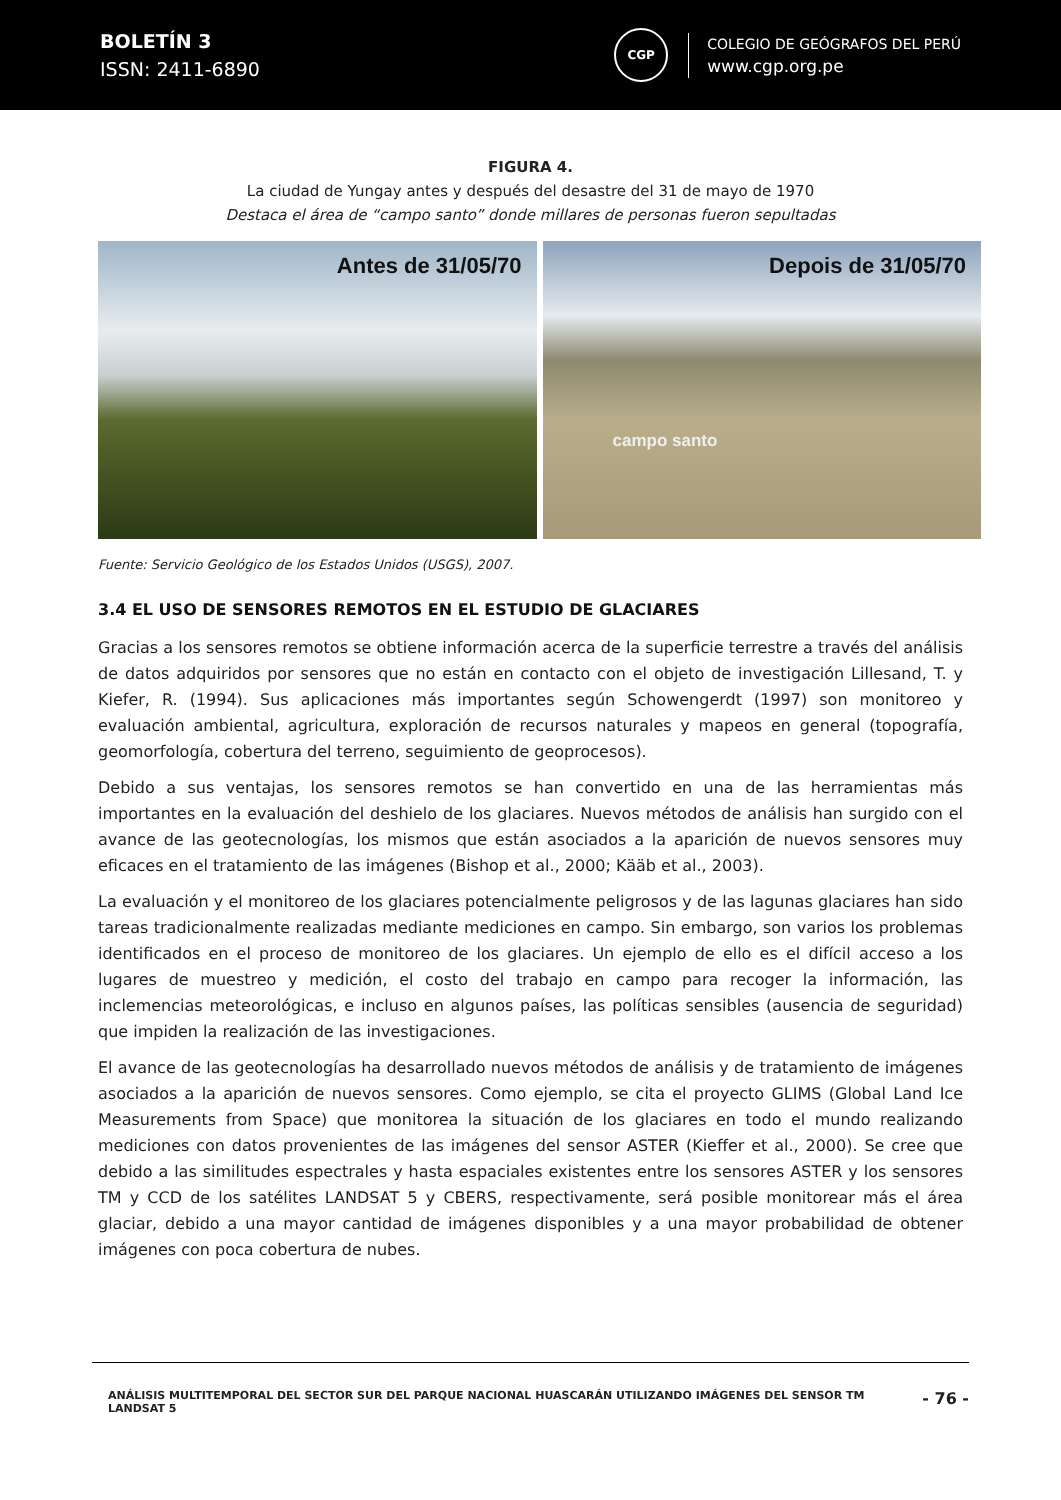BOLETÍN 3
ISSN: 2411-6890
CGP
COLEGIO DE GEÓGRAFOS DEL PERÚ
www.cgp.org.pe
FIGURA 4.
La ciudad de Yungay antes y después del desastre del 31 de mayo de 1970
Destaca el área de “campo santo” donde millares de personas fueron sepultadas
Antes de 31/05/70
Depois de 31/05/70
campo santo
Fuente: Servicio Geológico de los Estados Unidos (USGS), 2007.
3.4 EL USO DE SENSORES REMOTOS EN EL ESTUDIO DE GLACIARES
Gracias a los sensores remotos se obtiene información acerca de la superficie terrestre a través del análisis de datos adquiridos por sensores que no están en contacto con el objeto de investigación Lillesand, T. y Kiefer, R. (1994). Sus aplicaciones más importantes según Schowengerdt (1997) son monitoreo y evaluación ambiental, agricultura, exploración de recursos naturales y mapeos en general (topografía, geomorfología, cobertura del terreno, seguimiento de geoprocesos).
Debido a sus ventajas, los sensores remotos se han convertido en una de las herramientas más importantes en la evaluación del deshielo de los glaciares. Nuevos métodos de análisis han surgido con el avance de las geotecnologías, los mismos que están asociados a la aparición de nuevos sensores muy eficaces en el tratamiento de las imágenes (Bishop et al., 2000; Kääb et al., 2003).
La evaluación y el monitoreo de los glaciares potencialmente peligrosos y de las lagunas glaciares han sido tareas tradicionalmente realizadas mediante mediciones en campo. Sin embargo, son varios los problemas identificados en el proceso de monitoreo de los glaciares. Un ejemplo de ello es el difícil acceso a los lugares de muestreo y medición, el costo del trabajo en campo para recoger la información, las inclemencias meteorológicas, e incluso en algunos países, las políticas sensibles (ausencia de seguridad) que impiden la realización de las investigaciones.
El avance de las geotecnologías ha desarrollado nuevos métodos de análisis y de tratamiento de imágenes asociados a la aparición de nuevos sensores. Como ejemplo, se cita el proyecto GLIMS (Global Land Ice Measurements from Space) que monitorea la situación de los glaciares en todo el mundo realizando mediciones con datos provenientes de las imágenes del sensor ASTER (Kieffer et al., 2000). Se cree que debido a las similitudes espectrales y hasta espaciales existentes entre los sensores ASTER y los sensores TM y CCD de los satélites LANDSAT 5 y CBERS, respectivamente, será posible monitorear más el área glaciar, debido a una mayor cantidad de imágenes disponibles y a una mayor probabilidad de obtener imágenes con poca cobertura de nubes.
ANÁLISIS MULTITEMPORAL DEL SECTOR SUR DEL PARQUE NACIONAL HUASCARÁN UTILIZANDO IMÁGENES DEL SENSOR TM LANDSAT 5
- 76 -